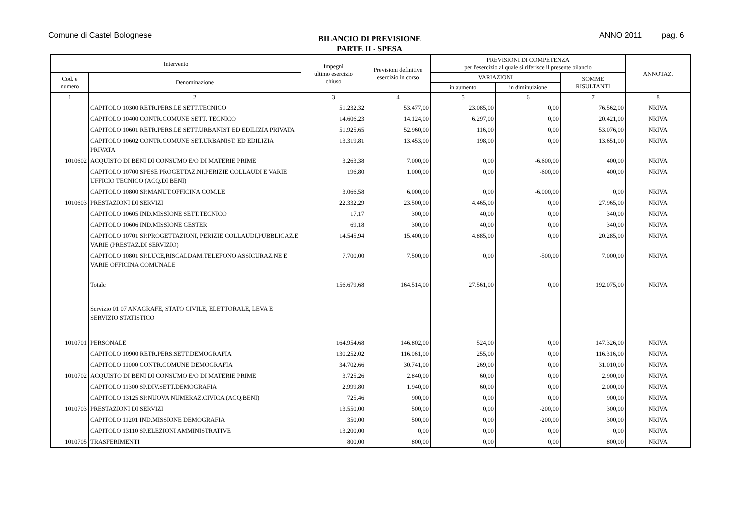Comune di Castel Bolognese
BILANCIO DI PREVISIONE
PARTE II - SPESA
ANNO 2011 pag. 6
| Intervento | | Impegni ultimo esercizio chiuso | Previsioni definitive esercizio in corso | PREVISIONI DI COMPETENZA per l'esercizio al quale si riferisce il presente bilancio | | | ANNOTAZ. |
| --- | --- | --- | --- | --- | --- | --- | --- |
| Cod. e numero | Denominazione | | | VARIAZIONI | | SOMME RISULTANTI | |
| | | | | in aumento | in diminuizione | | |
| 1 | 2 | 3 | 4 | 5 | 6 | 7 | 8 |
| | CAPITOLO 10300 RETR.PERS.LE SETT.TECNICO | 51.232,32 | 53.477,00 | 23.085,00 | 0,00 | 76.562,00 | NRIVA |
| | CAPITOLO 10400 CONTR.COMUNE SETT. TECNICO | 14.606,23 | 14.124,00 | 6.297,00 | 0,00 | 20.421,00 | NRIVA |
| | CAPITOLO 10601 RETR.PERS.LE SETT.URBANIST ED EDILIZIA PRIVATA | 51.925,65 | 52.960,00 | 116,00 | 0,00 | 53.076,00 | NRIVA |
| | CAPITOLO 10602 CONTR.COMUNE SET.URBANIST. ED EDILIZIA PRIVATA | 13.319,81 | 13.453,00 | 198,00 | 0,00 | 13.651,00 | NRIVA |
| 1010602 | ACQUISTO DI BENI DI CONSUMO E/O DI MATERIE PRIME | 3.263,38 | 7.000,00 | 0,00 | -6.600,00 | 400,00 | NRIVA |
| | CAPITOLO 10700 SPESE PROGETTAZ.NI,PERIZIE COLLAUDI E VARIE UFFICIO TECNICO (ACQ.DI BENI) | 196,80 | 1.000,00 | 0,00 | -600,00 | 400,00 | NRIVA |
| | CAPITOLO 10800 SP.MANUT.OFFICINA COM.LE | 3.066,58 | 6.000,00 | 0,00 | -6.000,00 | 0,00 | NRIVA |
| 1010603 | PRESTAZIONI DI SERVIZI | 22.332,29 | 23.500,00 | 4.465,00 | 0,00 | 27.965,00 | NRIVA |
| | CAPITOLO 10605 IND.MISSIONE SETT.TECNICO | 17,17 | 300,00 | 40,00 | 0,00 | 340,00 | NRIVA |
| | CAPITOLO 10606 IND.MISSIONE GESTER | 69,18 | 300,00 | 40,00 | 0,00 | 340,00 | NRIVA |
| | CAPITOLO 10701 SP.PROGETTAZIONI, PERIZIE COLLAUDI,PUBBLICAZ.E VARIE (PRESTAZ.DI SERVIZIO) | 14.545,94 | 15.400,00 | 4.885,00 | 0,00 | 20.285,00 | NRIVA |
| | CAPITOLO 10801 SP.LUCE,RISCALDAM.TELEFONO ASSICURAZ.NE E VARIE OFFICINA COMUNALE | 7.700,00 | 7.500,00 | 0,00 | -500,00 | 7.000,00 | NRIVA |
| | Totale | 156.679,68 | 164.514,00 | 27.561,00 | 0,00 | 192.075,00 | NRIVA |
| | Servizio 01 07 ANAGRAFE, STATO CIVILE, ELETTORALE, LEVA E SERVIZIO STATISTICO | | | | | | |
| 1010701 | PERSONALE | 164.954,68 | 146.802,00 | 524,00 | 0,00 | 147.326,00 | NRIVA |
| | CAPITOLO 10900 RETR.PERS.SETT.DEMOGRAFIA | 130.252,02 | 116.061,00 | 255,00 | 0,00 | 116.316,00 | NRIVA |
| | CAPITOLO 11000 CONTR.COMUNE DEMOGRAFIA | 34.702,66 | 30.741,00 | 269,00 | 0,00 | 31.010,00 | NRIVA |
| 1010702 | ACQUISTO DI BENI DI CONSUMO E/O DI MATERIE PRIME | 3.725,26 | 2.840,00 | 60,00 | 0,00 | 2.900,00 | NRIVA |
| | CAPITOLO 11300 SP.DIV.SETT.DEMOGRAFIA | 2.999,80 | 1.940,00 | 60,00 | 0,00 | 2.000,00 | NRIVA |
| | CAPITOLO 13125 SP.NUOVA NUMERAZ.CIVICA (ACQ.BENI) | 725,46 | 900,00 | 0,00 | 0,00 | 900,00 | NRIVA |
| 1010703 | PRESTAZIONI DI SERVIZI | 13.550,00 | 500,00 | 0,00 | -200,00 | 300,00 | NRIVA |
| | CAPITOLO 11201 IND.MISSIONE DEMOGRAFIA | 350,00 | 500,00 | 0,00 | -200,00 | 300,00 | NRIVA |
| | CAPITOLO 13110 SP.ELEZIONI AMMINISTRATIVE | 13.200,00 | 0,00 | 0,00 | 0,00 | 0,00 | NRIVA |
| 1010705 | TRASFERIMENTI | 800,00 | 800,00 | 0,00 | 0,00 | 800,00 | NRIVA |